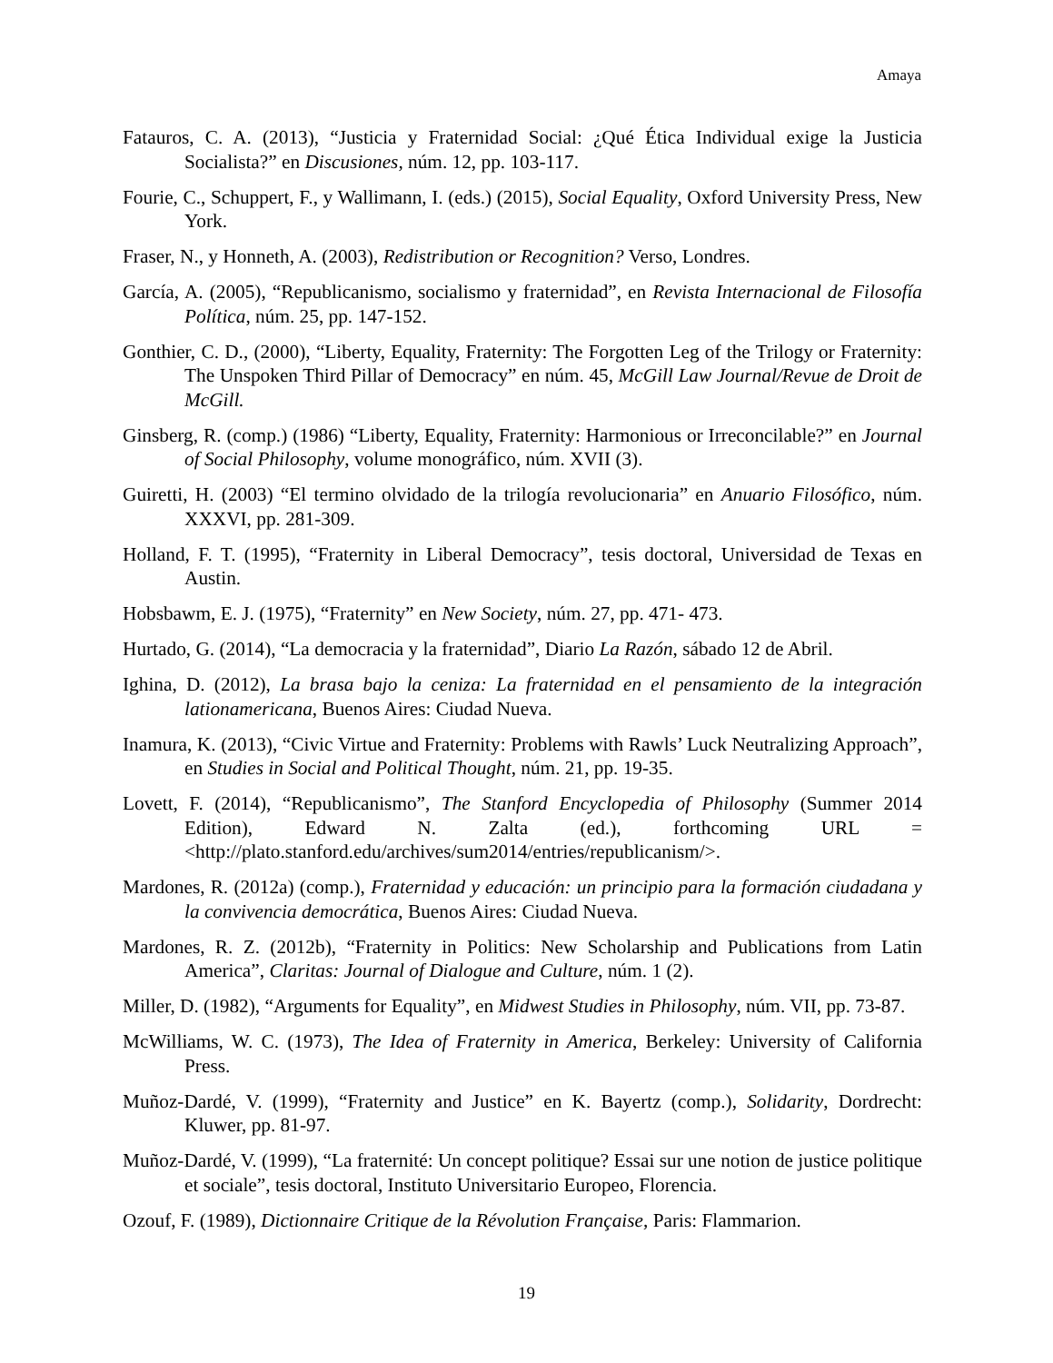Amaya
Fatauros, C. A. (2013), “Justicia y Fraternidad Social: ¿Qué Ética Individual exige la Justicia Socialista?” en Discusiones, núm. 12, pp. 103-117.
Fourie, C., Schuppert, F., y Wallimann, I. (eds.) (2015), Social Equality, Oxford University Press, New York.
Fraser, N., y Honneth, A. (2003), Redistribution or Recognition? Verso, Londres.
García, A. (2005), “Republicanismo, socialismo y fraternidad”, en Revista Internacional de Filosofía Política, núm. 25, pp. 147-152.
Gonthier, C. D., (2000), “Liberty, Equality, Fraternity: The Forgotten Leg of the Trilogy or Fraternity: The Unspoken Third Pillar of Democracy” en núm. 45, McGill Law Journal/Revue de Droit de McGill.
Ginsberg, R. (comp.) (1986) “Liberty, Equality, Fraternity: Harmonious or Irreconcilable?” en Journal of Social Philosophy, volume monográfico, núm. XVII (3).
Guiretti, H. (2003) “El termino olvidado de la trilogía revolucionaria” en Anuario Filosófico, núm. XXXVI, pp. 281-309.
Holland, F. T. (1995), “Fraternity in Liberal Democracy”, tesis doctoral, Universidad de Texas en Austin.
Hobsbawm, E. J. (1975), “Fraternity” en New Society, núm. 27, pp. 471- 473.
Hurtado, G. (2014), “La democracia y la fraternidad”, Diario La Razón, sábado 12 de Abril.
Ighina, D. (2012), La brasa bajo la ceniza: La fraternidad en el pensamiento de la integración lationamericana, Buenos Aires: Ciudad Nueva.
Inamura, K. (2013), “Civic Virtue and Fraternity: Problems with Rawls’ Luck Neutralizing Approach”, en Studies in Social and Political Thought, núm. 21, pp. 19-35.
Lovett, F. (2014), “Republicanismo”, The Stanford Encyclopedia of Philosophy (Summer 2014 Edition), Edward N. Zalta (ed.), forthcoming URL = <http://plato.stanford.edu/archives/sum2014/entries/republicanism/>.
Mardones, R. (2012a) (comp.), Fraternidad y educación: un principio para la formación ciudadana y la convivencia democrática, Buenos Aires: Ciudad Nueva.
Mardones, R. Z. (2012b), “Fraternity in Politics: New Scholarship and Publications from Latin America”, Claritas: Journal of Dialogue and Culture, núm. 1 (2).
Miller, D. (1982), “Arguments for Equality”, en Midwest Studies in Philosophy, núm. VII, pp. 73-87.
McWilliams, W. C. (1973), The Idea of Fraternity in America, Berkeley: University of California Press.
Muñoz-Dardé, V. (1999), “Fraternity and Justice” en K. Bayertz (comp.), Solidarity, Dordrecht: Kluwer, pp. 81-97.
Muñoz-Dardé, V. (1999), “La fraternité: Un concept politique? Essai sur une notion de justice politique et sociale”, tesis doctoral, Instituto Universitario Europeo, Florencia.
Ozouf, F. (1989), Dictionnaire Critique de la Révolution Française, Paris: Flammarion.
19